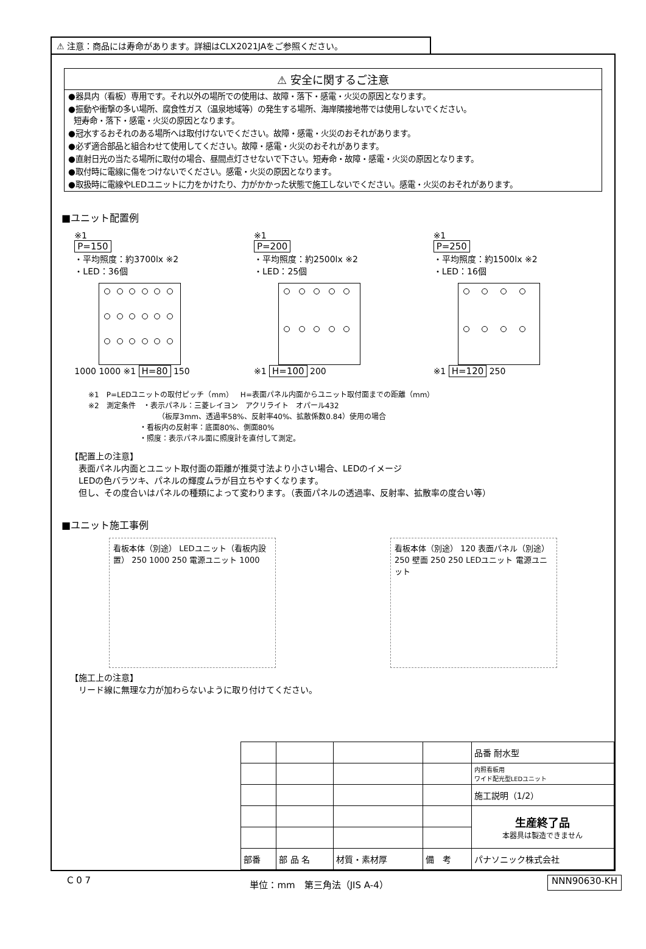⚠ 注意：商品には寿命があります。詳細はCLX2021JAをご参照ください。
⚠ 安全に関するご注意
●器具内（看板）専用です。それ以外の場所での使用は、故障・落下・感電・火災の原因となります。
●振動や衝撃の多い場所、腐食性ガス（温泉地域等）の発生する場所、海岸隣接地帯では使用しないでください。
短寿命・落下・感電・火災の原因となります。
●冠水するおそれのある場所へは取付けないでください。故障・感電・火災のおそれがあります。
●必ず適合部品と組合わせて使用してください。故障・感電・火災のおそれがあります。
●直射日光の当たる場所に取付の場合、昼間点灯させないで下さい。短寿命・故障・感電・火災の原因となります。
●取付時に電線に傷をつけないでください。感電・火災の原因となります。
●取扱時に電線やLEDユニットに力をかけたり、力がかかった状態で施工しないでください。感電・火災のおそれがあります。
■ユニット配置例
※1
P=150
・平均照度：約3700lx ※2
・LED：36個
1000 1000 ※1 H=80 150
※1
P=200
・平均照度：約2500lx ※2
・LED：25個
※1 H=100 200
※1
P=250
・平均照度：約1500lx ※2
・LED：16個
※1 H=120 250
※1　P=LEDユニットの取付ピッチ（mm）　H=表面パネル内面からユニット取付面までの距離（mm）
※2　測定条件　・表示パネル：三菱レイヨン　アクリライト　オパール432
　　　　　　　　　　（板厚3mm、透過率58%、反射率40%、拡散係数0.84）使用の場合
　　　　　　　・看板内の反射率：底面80%、側面80%
　　　　　　　・照度：表示パネル面に照度計を直付して測定。
【配置上の注意】
　表面パネル内面とユニット取付面の距離が推奨寸法より小さい場合、LEDのイメージ
　LEDの色バラツキ、パネルの輝度ムラが目立ちやすくなります。
　但し、その度合いはパネルの種類によって変わります。（表面パネルの透過率、反射率、拡散率の度合い等）
■ユニット施工事例
看板本体（別途） LEDユニット（看板内設置） 250 1000 250 電源ユニット 1000
看板本体（別途） 120 表面パネル（別途） 250 壁面 250 250 LEDユニット 電源ユニット
【施工上の注意】
　リード線に無理な力が加わらないように取り付けてください。
| | | | | 品番 耐水型 |
| | | | | 内照看板用 ワイド配光型LEDユニット |
| | | | | 施工説明（1/2） |
| | | | | 生産終了品 本器具は製造できません |
| 部番 | 部 品 名 | 材質・素材厚 | 備 考 | パナソニック株式会社 |
C 0 7 単位：mm　第三角法（JIS A-4） NNN90630-KH